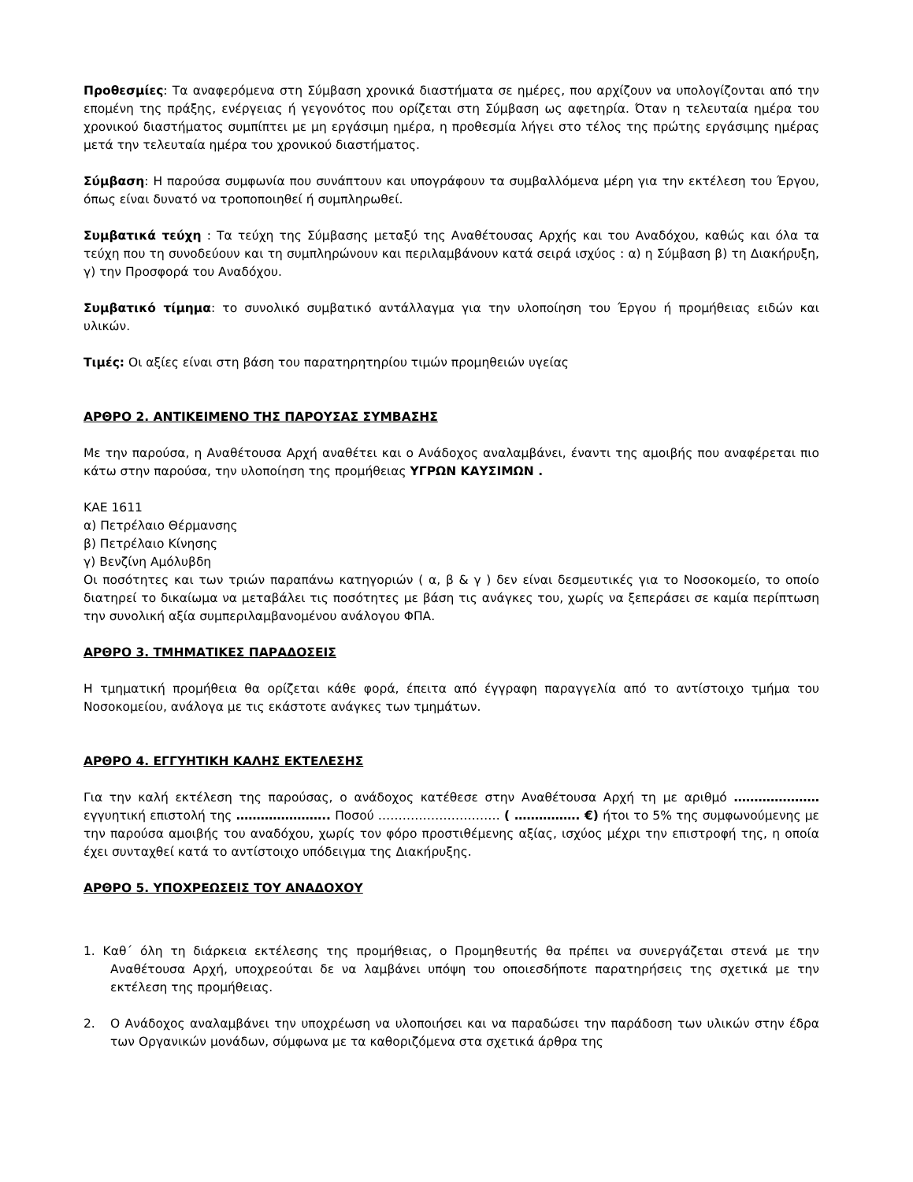Προθεσμίες: Τα αναφερόμενα στη Σύμβαση χρονικά διαστήματα σε ημέρες, που αρχίζουν να υπολογίζονται από την επομένη της πράξης, ενέργειας ή γεγονότος που ορίζεται στη Σύμβαση ως αφετηρία. Όταν η τελευταία ημέρα του χρονικού διαστήματος συμπίπτει με μη εργάσιμη ημέρα, η προθεσμία λήγει στο τέλος της πρώτης εργάσιμης ημέρας μετά την τελευταία ημέρα του χρονικού διαστήματος.
Σύμβαση: Η παρούσα συμφωνία που συνάπτουν και υπογράφουν τα συμβαλλόμενα μέρη για την εκτέλεση του Έργου, όπως είναι δυνατό να τροποποιηθεί ή συμπληρωθεί.
Συμβατικά τεύχη : Τα τεύχη της Σύμβασης μεταξύ της Αναθέτουσας Αρχής και του Αναδόχου, καθώς και όλα τα τεύχη που τη συνοδεύουν και τη συμπληρώνουν και περιλαμβάνουν κατά σειρά ισχύος : α) η Σύμβαση β) τη Διακήρυξη, γ) την Προσφορά του Αναδόχου.
Συμβατικό τίμημα: το συνολικό συμβατικό αντάλλαγμα για την υλοποίηση του Έργου ή προμήθειας ειδών και υλικών.
Τιμές: Οι αξίες είναι στη βάση του παρατηρητηρίου τιμών προμηθειών υγείας
ΑΡΘΡΟ 2. ΑΝΤΙΚΕΙΜΕΝΟ ΤΗΣ ΠΑΡΟΥΣΑΣ ΣΥΜΒΑΣΗΣ
Με την παρούσα, η Αναθέτουσα Αρχή αναθέτει και ο Ανάδοχος αναλαμβάνει, έναντι της αμοιβής που αναφέρεται πιο κάτω στην παρούσα, την υλοποίηση της προμήθειας ΥΓΡΩΝ ΚΑΥΣΙΜΩΝ .
ΚΑΕ 1611
α) Πετρέλαιο Θέρμανσης
β) Πετρέλαιο Κίνησης
γ) Βενζίνη Αμόλυβδη
Οι ποσότητες και των τριών παραπάνω κατηγοριών ( α, β & γ ) δεν είναι δεσμευτικές για το Νοσοκομείο, το οποίο διατηρεί το δικαίωμα να μεταβάλει τις ποσότητες με βάση τις ανάγκες του, χωρίς να ξεπεράσει σε καμία περίπτωση την συνολική αξία συμπεριλαμβανομένου ανάλογου ΦΠΑ.
ΑΡΘΡΟ 3. ΤΜΗΜΑΤΙΚΕΣ ΠΑΡΑΔΟΣΕΙΣ
Η τμηματική προμήθεια θα ορίζεται κάθε φορά, έπειτα από έγγραφη παραγγελία από το αντίστοιχο τμήμα του Νοσοκομείου, ανάλογα με τις εκάστοτε ανάγκες των τμημάτων.
ΑΡΘΡΟ 4. ΕΓΓΥΗΤΙΚΗ ΚΑΛΗΣ ΕΚΤΕΛΕΣΗΣ
Για την καλή εκτέλεση της παρούσας, ο ανάδοχος κατέθεσε στην Αναθέτουσα Αρχή τη με αριθμό ………………… εγγυητική επιστολή της ………………….. Ποσού ………………………… ( ……………. €) ήτοι το 5% της συμφωνούμενης με την παρούσα αμοιβής του αναδόχου, χωρίς τον φόρο προστιθέμενης αξίας, ισχύος μέχρι την επιστροφή της, η οποία έχει συνταχθεί κατά το αντίστοιχο υπόδειγμα της Διακήρυξης.
ΑΡΘΡΟ 5. ΥΠΟΧΡΕΩΣΕΙΣ ΤΟΥ ΑΝΑΔΟΧΟΥ
1. Καθ΄ όλη τη διάρκεια εκτέλεσης της προμήθειας, ο Προμηθευτής θα πρέπει να συνεργάζεται στενά με την Αναθέτουσα Αρχή, υποχρεούται δε να λαμβάνει υπόψη του οποιεσδήποτε παρατηρήσεις της σχετικά με την εκτέλεση της προμήθειας.
2. Ο Ανάδοχος αναλαμβάνει την υποχρέωση να υλοποιήσει και να παραδώσει την παράδοση των υλικών στην έδρα των Οργανικών μονάδων, σύμφωνα με τα καθοριζόμενα στα σχετικά άρθρα της